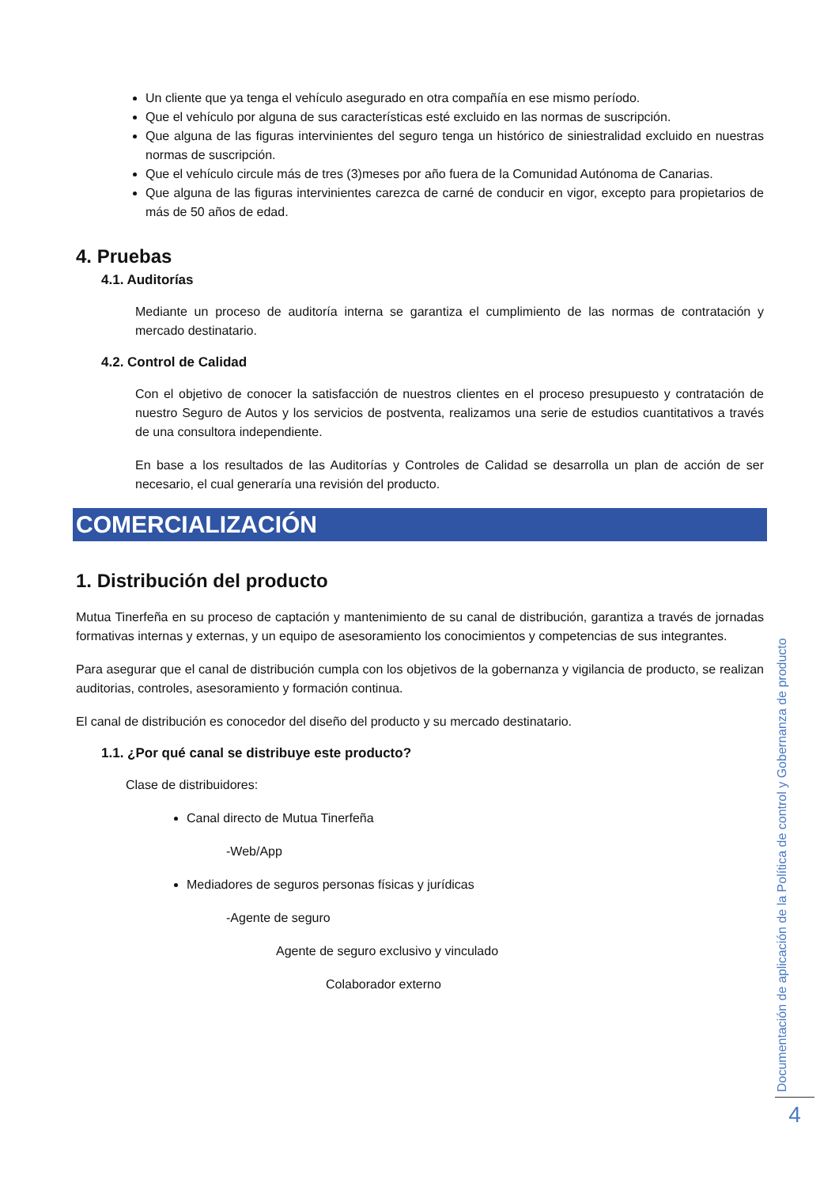Un cliente que ya tenga el vehículo asegurado en otra compañía en ese mismo período.
Que el vehículo por alguna de sus características esté excluido en las normas de suscripción.
Que alguna de las figuras intervinientes del seguro tenga un histórico de siniestralidad excluido en nuestras normas de suscripción.
Que el vehículo circule más de tres (3)meses por año fuera de la Comunidad Autónoma de Canarias.
Que alguna de las figuras intervinientes carezca de carné de conducir en vigor, excepto para propietarios de más de 50 años de edad.
4. Pruebas
4.1. Auditorías
Mediante un proceso de auditoría interna se garantiza el cumplimiento de las normas de contratación y mercado destinatario.
4.2. Control de Calidad
Con el objetivo de conocer la satisfacción de nuestros clientes en el proceso presupuesto y contratación de nuestro Seguro de Autos y los servicios de postventa, realizamos una serie de estudios cuantitativos a través de una consultora independiente.
En base a los resultados de las Auditorías y Controles de Calidad se desarrolla un plan de acción de ser necesario, el cual generaría una revisión del producto.
COMERCIALIZACIÓN
1. Distribución del producto
Mutua Tinerfeña en su proceso de captación y mantenimiento de su canal de distribución, garantiza a través de jornadas formativas internas y externas, y un equipo de asesoramiento los conocimientos y competencias de sus integrantes.
Para asegurar que el canal de distribución cumpla con los objetivos de la gobernanza y vigilancia de producto, se realizan auditorias, controles, asesoramiento y formación continua.
El canal de distribución es conocedor del diseño del producto y su mercado destinatario.
1.1. ¿Por qué canal se distribuye este producto?
Clase de distribuidores:
Canal directo de Mutua Tinerfeña
-Web/App
Mediadores de seguros personas físicas y jurídicas
-Agente de seguro
Agente de seguro exclusivo y vinculado
Colaborador externo
Documentación de aplicación de la Política de control y Gobernanza de producto
4